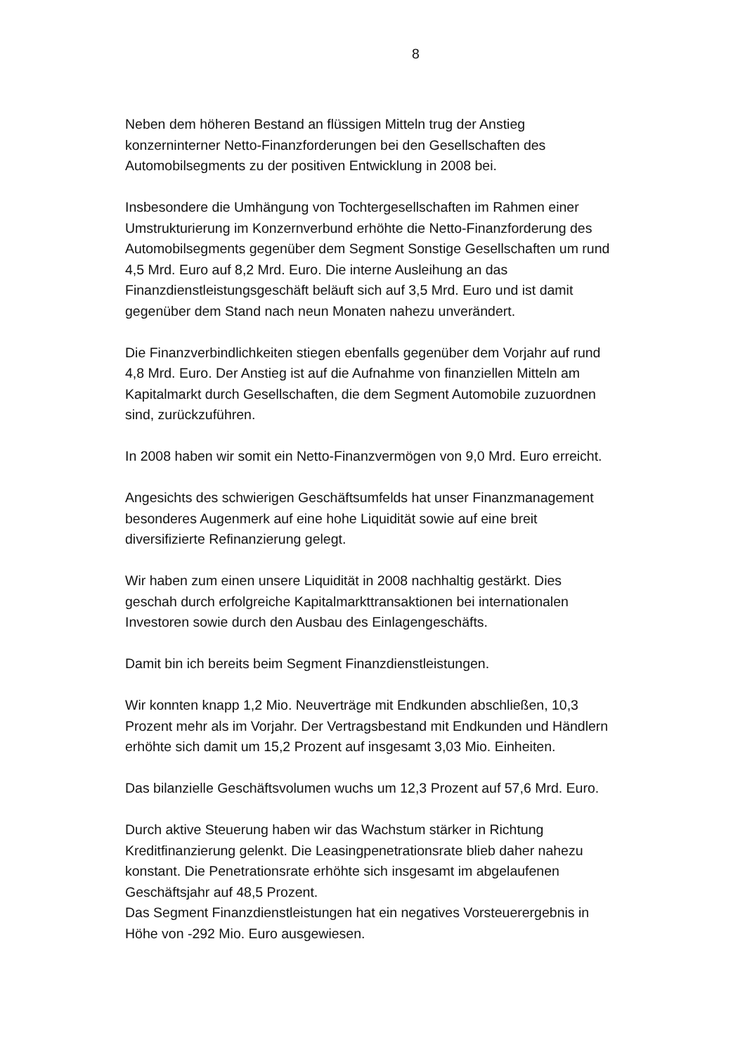8
Neben dem höheren Bestand an flüssigen Mitteln trug der Anstieg konzerninterner Netto-Finanzforderungen bei den Gesellschaften des Automobilsegments zu der positiven Entwicklung in 2008 bei.
Insbesondere die Umhängung von Tochtergesellschaften im Rahmen einer Umstrukturierung im Konzernverbund erhöhte die Netto-Finanzforderung des Automobilsegments gegenüber dem Segment Sonstige Gesellschaften um rund 4,5 Mrd. Euro auf 8,2 Mrd. Euro. Die interne Ausleihung an das Finanzdienstleistungsgeschäft beläuft sich auf 3,5 Mrd. Euro und ist damit gegenüber dem Stand nach neun Monaten nahezu unverändert.
Die Finanzverbindlichkeiten stiegen ebenfalls gegenüber dem Vorjahr auf rund 4,8 Mrd. Euro. Der Anstieg ist auf die Aufnahme von finanziellen Mitteln am Kapitalmarkt durch Gesellschaften, die dem Segment Automobile zuzuordnen sind, zurückzuführen.
In 2008 haben wir somit ein Netto-Finanzvermögen von 9,0 Mrd. Euro erreicht.
Angesichts des schwierigen Geschäftsumfelds hat unser Finanzmanagement besonderes Augenmerk auf eine hohe Liquidität sowie auf eine breit diversifizierte Refinanzierung gelegt.
Wir haben zum einen unsere Liquidität in 2008 nachhaltig gestärkt. Dies geschah durch erfolgreiche Kapitalmarkttransaktionen bei internationalen Investoren sowie durch den Ausbau des Einlagengeschäfts.
Damit bin ich bereits beim Segment Finanzdienstleistungen.
Wir konnten knapp 1,2 Mio. Neuverträge mit Endkunden abschließen, 10,3 Prozent mehr als im Vorjahr. Der Vertragsbestand mit Endkunden und Händlern erhöhte sich damit um 15,2 Prozent auf insgesamt 3,03 Mio. Einheiten.
Das bilanzielle Geschäftsvolumen wuchs um 12,3 Prozent auf 57,6 Mrd. Euro.
Durch aktive Steuerung haben wir das Wachstum stärker in Richtung Kreditfinanzierung gelenkt. Die Leasingpenetrationsrate blieb daher nahezu konstant. Die Penetrationsrate erhöhte sich insgesamt im abgelaufenen Geschäftsjahr auf 48,5 Prozent.
Das Segment Finanzdienstleistungen hat ein negatives Vorsteuerergebnis in Höhe von -292 Mio. Euro ausgewiesen.